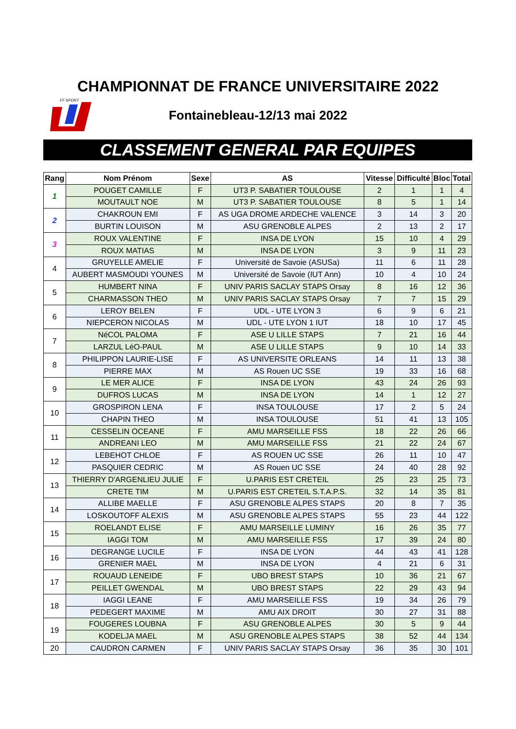CHAMPIONNAT DE FRANCE UNIVERSITAIRE 2022
FF SPORT
Fontainebleau-12/13 mai 2022
CLASSEMENT GENERAL PAR EQUIPES
| Rang | Nom Prénom | Sexe | AS | Vitesse | Difficulté | Bloc | Total |
| --- | --- | --- | --- | --- | --- | --- | --- |
| 1 | POUGET CAMILLE | F | UT3 P. SABATIER TOULOUSE | 2 | 1 | 1 | 4 |
| | MOUTAULT NOE | M | UT3 P. SABATIER TOULOUSE | 8 | 5 | 1 | 14 |
| 2 | CHAKROUN EMI | F | AS UGA DROME ARDECHE VALENCE | 3 | 14 | 3 | 20 |
| | BURTIN LOUISON | M | ASU GRENOBLE ALPES | 2 | 13 | 2 | 17 |
| 3 | ROUX VALENTINE | F | INSA DE LYON | 15 | 10 | 4 | 29 |
| | ROUX MATIAS | M | INSA DE LYON | 3 | 9 | 11 | 23 |
| 4 | GRUYELLE AMELIE | F | Université de Savoie (ASUSa) | 11 | 6 | 11 | 28 |
| | AUBERT MASMOUDI YOUNES | M | Université de Savoie (IUT Ann) | 10 | 4 | 10 | 24 |
| 5 | HUMBERT NINA | F | UNIV PARIS SACLAY STAPS Orsay | 8 | 16 | 12 | 36 |
| | CHARMASSON THEO | M | UNIV PARIS SACLAY STAPS Orsay | 7 | 7 | 15 | 29 |
| 6 | LEROY BELEN | F | UDL - UTE LYON 3 | 6 | 9 | 6 | 21 |
| | NIEPCERON NICOLAS | M | UDL - UTE LYON 1 IUT | 18 | 10 | 17 | 45 |
| 7 | NéCOL PALOMA | F | ASE U LILLE STAPS | 7 | 21 | 16 | 44 |
| | LARZUL LéO-PAUL | M | ASE U LILLE STAPS | 9 | 10 | 14 | 33 |
| 8 | PHILIPPON LAURIE-LISE | F | AS UNIVERSITE ORLEANS | 14 | 11 | 13 | 38 |
| | PIERRE MAX | M | AS Rouen UC SSE | 19 | 33 | 16 | 68 |
| 9 | LE MER ALICE | F | INSA DE LYON | 43 | 24 | 26 | 93 |
| | DUFROS LUCAS | M | INSA DE LYON | 14 | 1 | 12 | 27 |
| 10 | GROSPIRON LENA | F | INSA TOULOUSE | 17 | 2 | 5 | 24 |
| | CHAPIN THEO | M | INSA TOULOUSE | 51 | 41 | 13 | 105 |
| 11 | CESSELIN OCEANE | F | AMU MARSEILLE FSS | 18 | 22 | 26 | 66 |
| | ANDREANI LEO | M | AMU MARSEILLE FSS | 21 | 22 | 24 | 67 |
| 12 | LEBEHOT CHLOE | F | AS ROUEN UC SSE | 26 | 11 | 10 | 47 |
| | PASQUIER CEDRIC | M | AS Rouen UC SSE | 24 | 40 | 28 | 92 |
| 13 | THIERRY D'ARGENLIEU JULIE | F | U.PARIS EST CRETEIL | 25 | 23 | 25 | 73 |
| | CRETE TIM | M | U.PARIS EST CRETEIL S.T.A.P.S. | 32 | 14 | 35 | 81 |
| 14 | ALLIBE MAELLE | F | ASU GRENOBLE ALPES STAPS | 20 | 8 | 7 | 35 |
| | LOSKOUTOFF ALEXIS | M | ASU GRENOBLE ALPES STAPS | 55 | 23 | 44 | 122 |
| 15 | ROELANDT ELISE | F | AMU MARSEILLE LUMINY | 16 | 26 | 35 | 77 |
| | IAGGI TOM | M | AMU MARSEILLE FSS | 17 | 39 | 24 | 80 |
| 16 | DEGRANGE LUCILE | F | INSA DE LYON | 44 | 43 | 41 | 128 |
| | GRENIER MAEL | M | INSA DE LYON | 4 | 21 | 6 | 31 |
| 17 | ROUAUD LENEIDE | F | UBO BREST STAPS | 10 | 36 | 21 | 67 |
| | PEILLET GWENDAL | M | UBO BREST STAPS | 22 | 29 | 43 | 94 |
| 18 | IAGGI LEANE | F | AMU MARSEILLE FSS | 19 | 34 | 26 | 79 |
| | PEDEGERT MAXIME | M | AMU AIX DROIT | 30 | 27 | 31 | 88 |
| 19 | FOUGERES LOUBNA | F | ASU GRENOBLE ALPES | 30 | 5 | 9 | 44 |
| | KODELJA MAEL | M | ASU GRENOBLE ALPES STAPS | 38 | 52 | 44 | 134 |
| 20 | CAUDRON CARMEN | F | UNIV PARIS SACLAY STAPS Orsay | 36 | 35 | 30 | 101 |